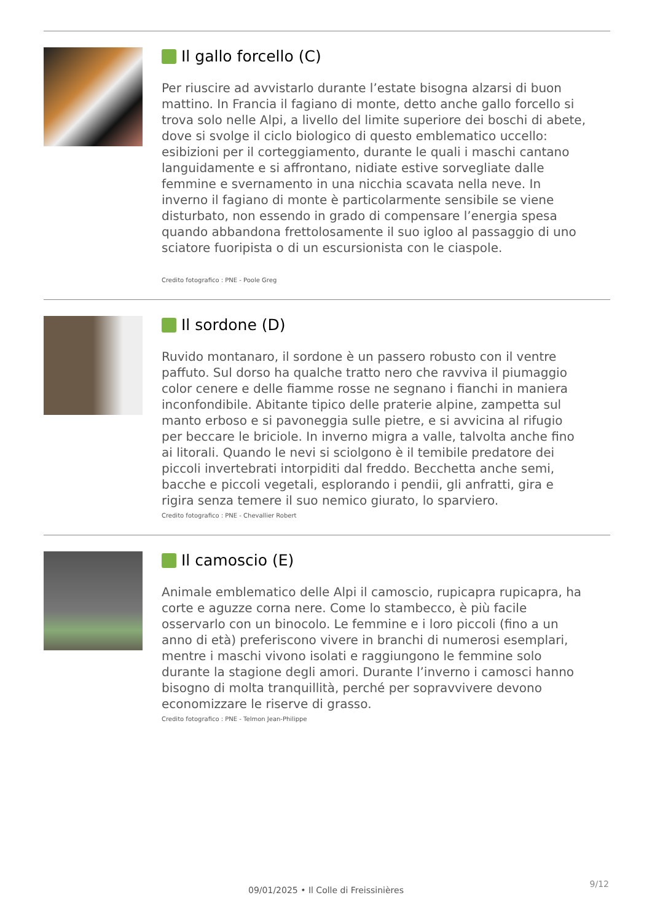Il gallo forcello (C)
Per riuscire ad avvistarlo durante l’estate bisogna alzarsi di buon mattino. In Francia il fagiano di monte, detto anche gallo forcello si trova solo nelle Alpi, a livello del limite superiore dei boschi di abete, dove si svolge il ciclo biologico di questo emblematico uccello: esibizioni per il corteggiamento, durante le quali i maschi cantano languidamente e si affrontano, nidiate estive sorvegliate dalle femmine e svernamento in una nicchia scavata nella neve. In inverno il fagiano di monte è particolarmente sensibile se viene disturbato, non essendo in grado di compensare l’energia spesa quando abbandona frettolosamente il suo igloo al passaggio di uno sciatore fuoripista o di un escursionista con le ciaspole.
Credito fotografico : PNE - Poole Greg
Il sordone (D)
Ruvido montanaro, il sordone è un passero robusto con il ventre paffuto. Sul dorso ha qualche tratto nero che ravviva il piumaggio color cenere e delle fiamme rosse ne segnano i fianchi in maniera inconfondibile. Abitante tipico delle praterie alpine, zampetta sul manto erboso e si pavoneggia sulle pietre, e si avvicina al rifugio per beccare le briciole. In inverno migra a valle, talvolta anche fino ai litorali. Quando le nevi si sciolgono è il temibile predatore dei piccoli invertebrati intorpiditi dal freddo. Becchetta anche semi, bacche e piccoli vegetali, esplorando i pendii, gli anfratti, gira e rigira senza temere il suo nemico giurato, lo sparviero.
Credito fotografico : PNE - Chevallier Robert
Il camoscio (E)
Animale emblematico delle Alpi il camoscio, rupicapra rupicapra, ha corte e aguzze corna nere. Come lo stambecco, è più facile osservarlo con un binocolo. Le femmine e i loro piccoli (fino a un anno di età) preferiscono vivere in branchi di numerosi esemplari, mentre i maschi vivono isolati e raggiungono le femmine solo durante la stagione degli amori. Durante l’inverno i camosci hanno bisogno di molta tranquillità, perché per sopravvivere devono economizzare le riserve di grasso.
Credito fotografico : PNE - Telmon Jean-Philippe
9/12
09/01/2025 • Il Colle di Freissinières